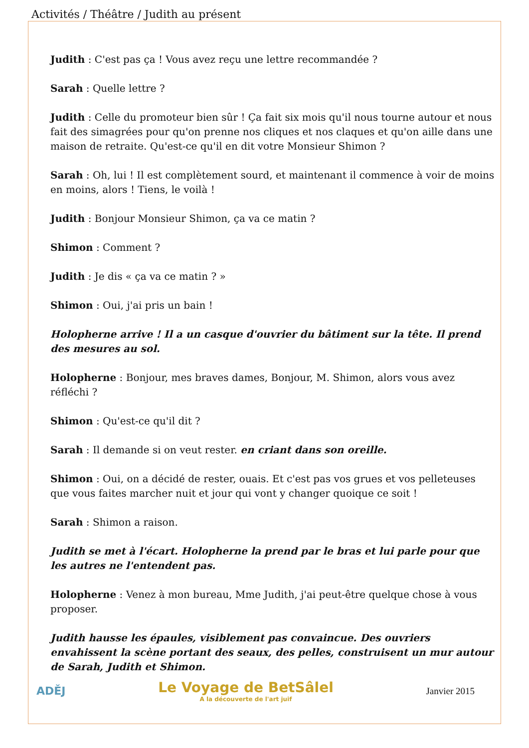Activités / Théâtre / Judith au présent
Judith : C'est pas ça ! Vous avez reçu une lettre recommandée ?
Sarah : Quelle lettre ?
Judith : Celle du promoteur bien sûr ! Ça fait six mois qu'il nous tourne autour et nous fait des simagrées pour qu'on prenne nos cliques et nos claques et qu'on aille dans une maison de retraite. Qu'est-ce qu'il en dit votre Monsieur Shimon ?
Sarah : Oh, lui ! Il est complètement sourd, et maintenant il commence à voir de moins en moins, alors ! Tiens, le voilà !
Judith : Bonjour Monsieur Shimon, ça va ce matin ?
Shimon : Comment ?
Judith : Je dis « ça va ce matin ? »
Shimon : Oui, j'ai pris un bain !
Holopherne arrive ! Il a un casque d'ouvrier du bâtiment sur la tête. Il prend des mesures au sol.
Holopherne : Bonjour, mes braves dames, Bonjour, M. Shimon, alors vous avez réfléchi ?
Shimon : Qu'est-ce qu'il dit ?
Sarah : Il demande si on veut rester. en criant dans son oreille.
Shimon : Oui, on a décidé de rester, ouais. Et c'est pas vos grues et vos pelleteuses que vous faites marcher nuit et jour qui vont y changer quoique ce soit !
Sarah : Shimon a raison.
Judith se met à l'écart. Holopherne la prend par le bras et lui parle pour que les autres ne l'entendent pas.
Holopherne : Venez à mon bureau, Mme Judith, j'ai peut-être quelque chose à vous proposer.
Judith hausse les épaules, visiblement pas convaincue. Des ouvriers envahissent la scène portant des seaux, des pelles, construisent un mur autour de Sarah, Judith et Shimon.
ADĚJ
Le Voyage de BetSâlel
A la découverte de l'art juif
Janvier 2015